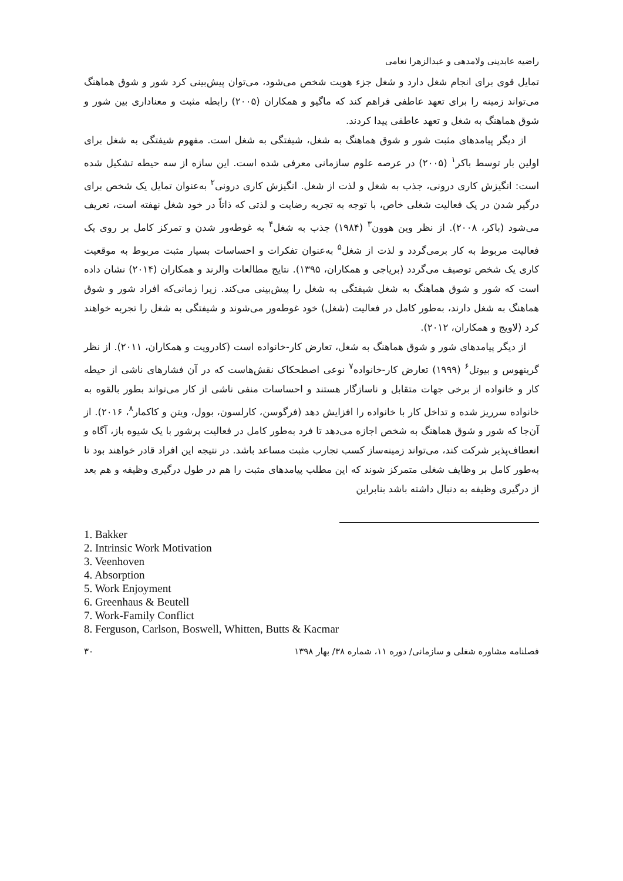راضیه عابدینی ولامدهی و عبدالزهرا نعامی
تمایل قوی برای انجام شغل دارد و شغل جزء هویت شخص می‌شود، می‌توان پیش‌بینی کرد شور و شوق هماهنگ می‌تواند زمینه را برای تعهد عاطفی فراهم کند که ماگیو و همکاران (۲۰۰۵) رابطه مثبت و معناداری بین شور و شوق هماهنگ به شغل و تعهد عاطفی پیدا کردند.
از دیگر پیامدهای مثبت شور و شوق هماهنگ به شغل، شیفتگی به شغل است. مفهوم شیفتگی به شغل برای اولین بار توسط باکر<sup>۱</sup> (۲۰۰۵) در عرصه علوم سازمانی معرفی شده است. این سازه از سه حیطه تشکیل شده است: انگیزش کاری درونی، جذب به شغل و لذت از شغل. انگیزش کاری درونی<sup>۲</sup> به‌عنوان تمایل یک شخص برای درگیر شدن در یک فعالیت شغلی خاص، با توجه به تجربه رضایت و لذتی که ذاتاً در خود شغل نهفته است، تعریف می‌شود (باکر، ۲۰۰۸). از نظر وین هوون<sup>۳</sup> (۱۹۸۴) جذب به شغل<sup>۴</sup> به غوطه‌ور شدن و تمرکز کامل بر روی یک فعالیت مربوط به کار برمی‌گردد و لذت از شغل<sup>۵</sup> به‌عنوان تفکرات و احساسات بسیار مثبت مربوط به موقعیت کاری یک شخص توصیف می‌گردد (بریاجی و همکاران، ۱۳۹۵). نتایج مطالعات والرند و همکاران (۲۰۱۴) نشان داده است که شور و شوق هماهنگ به شغل شیفتگی به شغل را پیش‌بینی می‌کند. زیرا زمانی‌که افراد شور و شوق هماهنگ به شغل دارند، به‌طور کامل در فعالیت (شغل) خود غوطه‌ور می‌شوند و شیفتگی به شغل را تجربه خواهند کرد (لاویج و همکاران، ۲۰۱۲).
از دیگر پیامدهای شور و شوق هماهنگ به شغل، تعارض کار-خانواده است (کادرویت و همکاران، ۲۰۱۱). از نظر گرینهوس و بیوتل<sup>۶</sup> (۱۹۹۹) تعارض کار-خانواده<sup>۷</sup> نوعی اصطحکاک نقش‌هاست که در آن فشارهای ناشی از حیطه کار و خانواده از برخی جهات متقابل و ناسازگار هستند و احساسات منفی ناشی از کار می‌تواند بطور بالقوه به خانواده سرریز شده و تداخل کار با خانواده را افزایش دهد (فرگوسن، کارلسون، بوول، ویتن و کاکمار<sup>۸</sup>، ۲۰۱۶). از آن‌جا که شور و شوق هماهنگ به شخص اجازه می‌دهد تا فرد به‌طور کامل در فعالیت پرشور با یک شیوه باز، آگاه و انعطاف‌پذیر شرکت کند، می‌تواند زمینه‌ساز کسب تجارب مثبت مساعد باشد. در نتیجه این افراد قادر خواهند بود تا به‌طور کامل بر وظایف شغلی متمرکز شوند که این مطلب پیامدهای مثبت را هم در طول درگیری وظیفه و هم بعد از درگیری وظیفه به دنبال داشته باشد بنابراین
1. Bakker
2. Intrinsic Work Motivation
3. Veenhoven
4. Absorption
5. Work Enjoyment
6. Greenhaus & Beutell
7. Work-Family Conflict
8. Ferguson, Carlson, Boswell, Whitten, Butts & Kacmar
فصلنامه مشاوره شغلی و سازمانی/ دوره ۱۱، شماره ۳۸/ بهار ۱۳۹۸ ۳۰